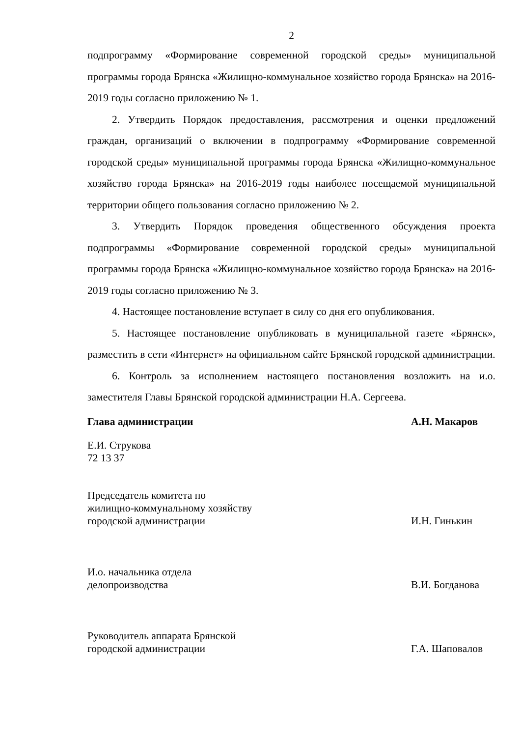2
подпрограмму «Формирование современной городской среды» муниципальной программы города Брянска «Жилищно-коммунальное хозяйство города Брянска» на 2016-2019 годы согласно приложению № 1.
2. Утвердить Порядок предоставления, рассмотрения и оценки предложений граждан, организаций о включении в подпрограмму «Формирование современной городской среды» муниципальной программы города Брянска «Жилищно-коммунальное хозяйство города Брянска» на 2016-2019 годы наиболее посещаемой муниципальной территории общего пользования согласно приложению № 2.
3. Утвердить Порядок проведения общественного обсуждения проекта подпрограммы «Формирование современной городской среды» муниципальной программы города Брянска «Жилищно-коммунальное хозяйство города Брянска» на 2016-2019 годы согласно приложению № 3.
4. Настоящее постановление вступает в силу со дня его опубликования.
5. Настоящее постановление опубликовать в муниципальной газете «Брянск», разместить в сети «Интернет» на официальном сайте Брянской городской администрации.
6. Контроль за исполнением настоящего постановления возложить на и.о. заместителя Главы Брянской городской администрации Н.А. Сергеева.
Глава администрации А.Н. Макаров
Е.И. Струкова
72 13 37
Председатель комитета по
жилищно-коммунальному хозяйству
городской администрации И.Н. Гинькин
И.о. начальника отдела
делопроизводства В.И. Богданова
Руководитель аппарата Брянской
городской администрации Г.А. Шаповалов